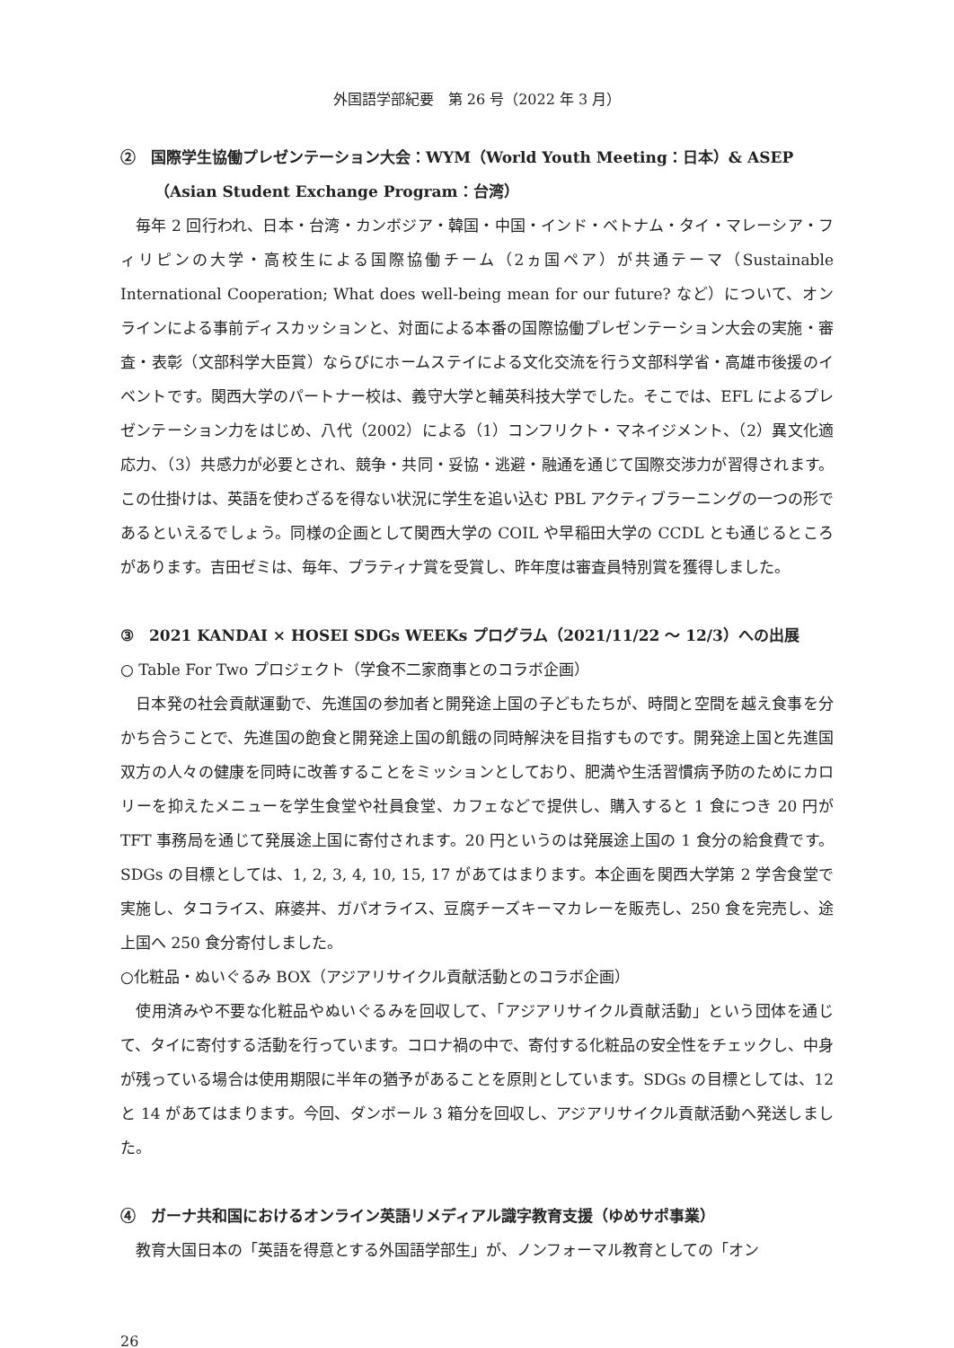外国語学部紀要　第 26 号（2022 年 3 月）
②　国際学生協働プレゼンテーション大会：WYM（World Youth Meeting：日本）& ASEP
（Asian Student Exchange Program：台湾）
毎年 2 回行われ、日本・台湾・カンボジア・韓国・中国・インド・ベトナム・タイ・マレーシア・フィリピンの大学・高校生による国際協働チーム（2ヵ国ペア）が共通テーマ（Sustainable International Cooperation; What does well-being mean for our future? など）について、オンラインによる事前ディスカッションと、対面による本番の国際協働プレゼンテーション大会の実施・審査・表彰（文部科学大臣賞）ならびにホームステイによる文化交流を行う文部科学省・高雄市後援のイベントです。関西大学のパートナー校は、義守大学と輔英科技大学でした。そこでは、EFL によるプレゼンテーション力をはじめ、八代（2002）による（1）コンフリクト・マネイジメント、（2）異文化適応力、（3）共感力が必要とされ、競争・共同・妥協・逃避・融通を通じて国際交渉力が習得されます。この仕掛けは、英語を使わざるを得ない状況に学生を追い込む PBL アクティブラーニングの一つの形であるといえるでしょう。同様の企画として関西大学の COIL や早稲田大学の CCDL とも通じるところがあります。吉田ゼミは、毎年、プラティナ賞を受賞し、昨年度は審査員特別賞を獲得しました。
③　2021 KANDAI × HOSEI SDGs WEEKs プログラム（2021/11/22 ～ 12/3）への出展
○ Table For Two プロジェクト（学食不二家商事とのコラボ企画）
日本発の社会貢献運動で、先進国の参加者と開発途上国の子どもたちが、時間と空間を越え食事を分かち合うことで、先進国の飽食と開発途上国の飢餓の同時解決を目指すものです。開発途上国と先進国双方の人々の健康を同時に改善することをミッションとしており、肥満や生活習慣病予防のためにカロリーを抑えたメニューを学生食堂や社員食堂、カフェなどで提供し、購入すると 1 食につき 20 円が TFT 事務局を通じて発展途上国に寄付されます。20 円というのは発展途上国の 1 食分の給食費です。SDGs の目標としては、1, 2, 3, 4, 10, 15, 17 があてはまります。本企画を関西大学第 2 学舎食堂で実施し、タコライス、麻婆丼、ガパオライス、豆腐チーズキーマカレーを販売し、250 食を完売し、途上国へ 250 食分寄付しました。
○化粧品・ぬいぐるみ BOX（アジアリサイクル貢献活動とのコラボ企画）
使用済みや不要な化粧品やぬいぐるみを回収して、「アジアリサイクル貢献活動」という団体を通じて、タイに寄付する活動を行っています。コロナ禍の中で、寄付する化粧品の安全性をチェックし、中身が残っている場合は使用期限に半年の猶予があることを原則としています。SDGs の目標としては、12 と 14 があてはまります。今回、ダンボール 3 箱分を回収し、アジアリサイクル貢献活動へ発送しました。
④　ガーナ共和国におけるオンライン英語リメディアル識字教育支援（ゆめサポ事業）
教育大国日本の「英語を得意とする外国語学部生」が、ノンフォーマル教育としての「オン
26